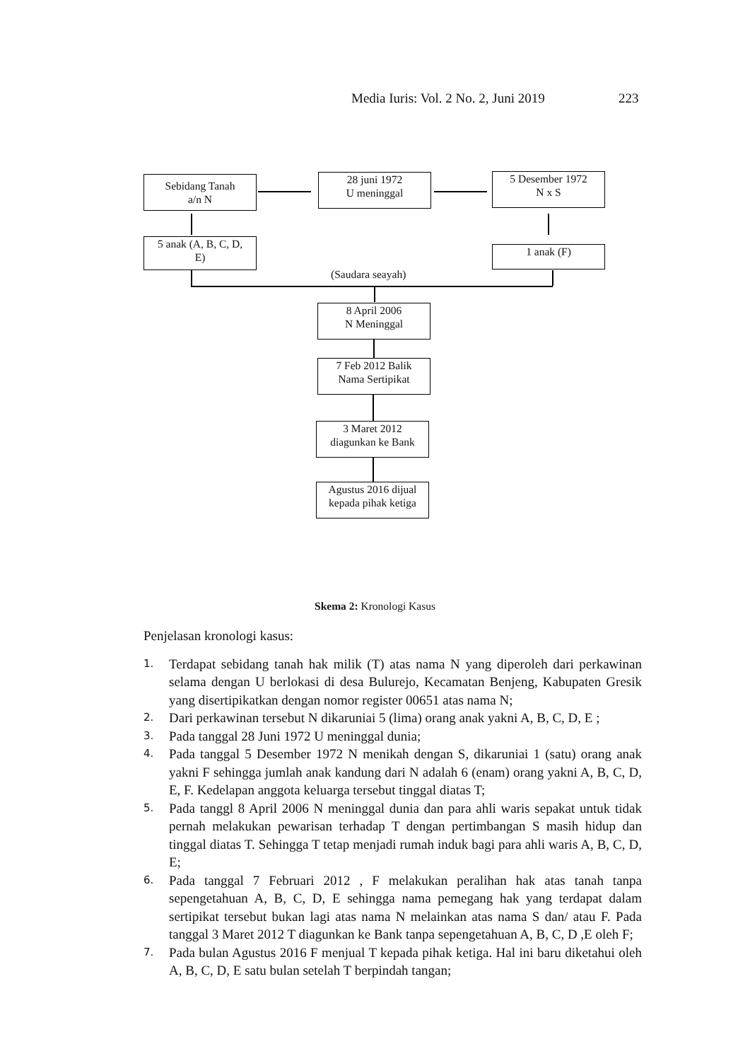Media Iuris: Vol. 2 No. 2, Juni 2019 223
Sebidang Tanah
a/n N
28 juni 1972
U meninggal
5 Desember 1972
N x S
5 anak (A, B, C, D,
E)
1 anak (F)
(Saudara seayah)
8 April 2006
N Meninggal
7 Feb 2012 Balik
Nama Sertipikat
3 Maret 2012
diagunkan ke Bank
Agustus 2016 dijual
kepada pihak ketiga
Skema 2: Kronologi Kasus
Penjelasan kronologi kasus:
1. Terdapat sebidang tanah hak milik (T) atas nama N yang diperoleh dari perkawinan selama dengan U berlokasi di desa Bulurejo, Kecamatan Benjeng, Kabupaten Gresik yang disertipikatkan dengan nomor register 00651 atas nama N;
2. Dari perkawinan tersebut N dikaruniai 5 (lima) orang anak yakni A, B, C, D, E ;
3. Pada tanggal 28 Juni 1972 U meninggal dunia;
4. Pada tanggal 5 Desember 1972 N menikah dengan S, dikaruniai 1 (satu) orang anak yakni F sehingga jumlah anak kandung dari N adalah 6 (enam) orang yakni A, B, C, D, E, F. Kedelapan anggota keluarga tersebut tinggal diatas T;
5. Pada tanggl 8 April 2006 N meninggal dunia dan para ahli waris sepakat untuk tidak pernah melakukan pewarisan terhadap T dengan pertimbangan S masih hidup dan tinggal diatas T. Sehingga T tetap menjadi rumah induk bagi para ahli waris A, B, C, D, E;
6. Pada tanggal 7 Februari 2012 , F melakukan peralihan hak atas tanah tanpa sepengetahuan A, B, C, D, E sehingga nama pemegang hak yang terdapat dalam sertipikat tersebut bukan lagi atas nama N melainkan atas nama S dan/ atau F. Pada tanggal 3 Maret 2012 T diagunkan ke Bank tanpa sepengetahuan A, B, C, D ,E oleh F;
7. Pada bulan Agustus 2016 F menjual T kepada pihak ketiga. Hal ini baru diketahui oleh A, B, C, D, E satu bulan setelah T berpindah tangan;